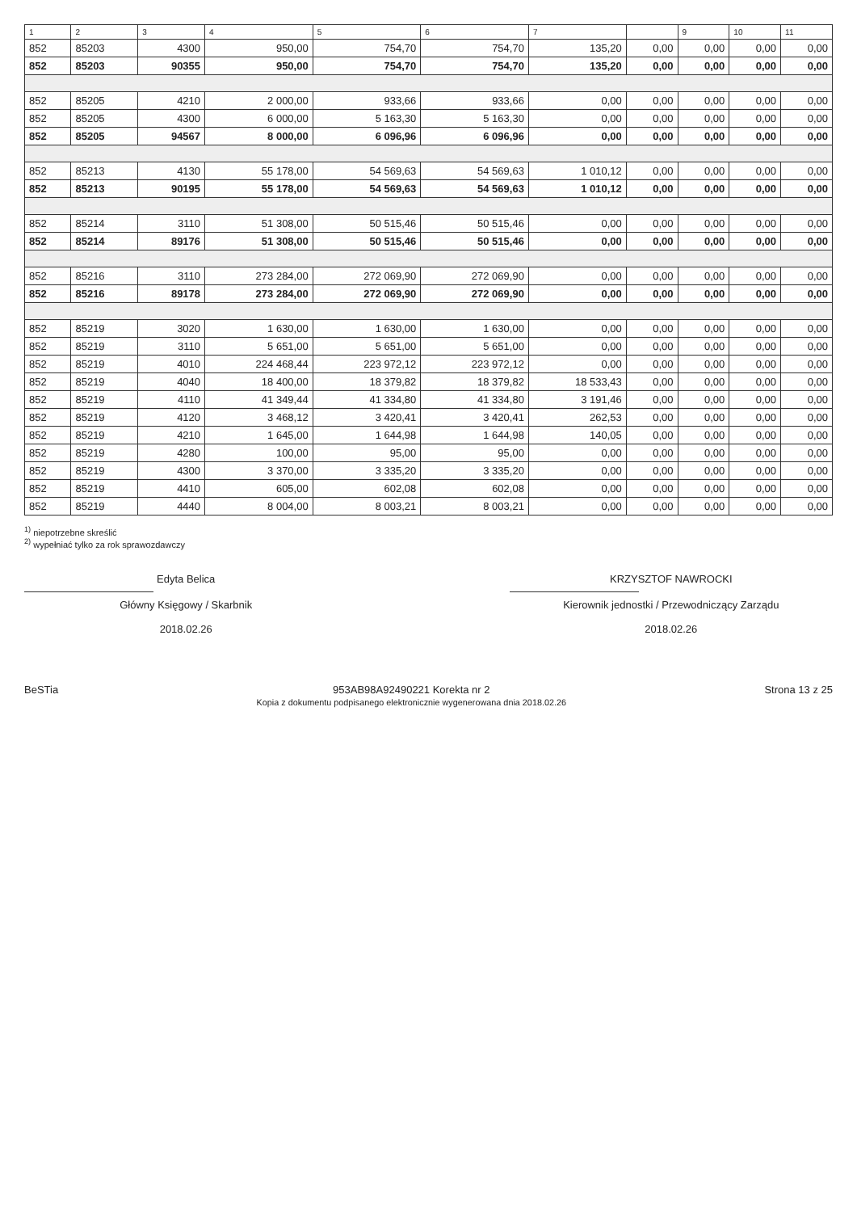| 1 | 2 | 3 | 4 | 5 | 6 | 7 | | 9 | 10 | 11 |
| --- | --- | --- | --- | --- | --- | --- | --- | --- | --- | --- |
| 852 | 85203 | 4300 | 950,00 | 754,70 | 754,70 | 135,20 | 0,00 | 0,00 | 0,00 | 0,00 |
| 852 | 85203 | 90355 | 950,00 | 754,70 | 754,70 | 135,20 | 0,00 | 0,00 | 0,00 | 0,00 |
| 852 | 85205 | 4210 | 2 000,00 | 933,66 | 933,66 | 0,00 | 0,00 | 0,00 | 0,00 | 0,00 |
| 852 | 85205 | 4300 | 6 000,00 | 5 163,30 | 5 163,30 | 0,00 | 0,00 | 0,00 | 0,00 | 0,00 |
| 852 | 85205 | 94567 | 8 000,00 | 6 096,96 | 6 096,96 | 0,00 | 0,00 | 0,00 | 0,00 | 0,00 |
| 852 | 85213 | 4130 | 55 178,00 | 54 569,63 | 54 569,63 | 1 010,12 | 0,00 | 0,00 | 0,00 | 0,00 |
| 852 | 85213 | 90195 | 55 178,00 | 54 569,63 | 54 569,63 | 1 010,12 | 0,00 | 0,00 | 0,00 | 0,00 |
| 852 | 85214 | 3110 | 51 308,00 | 50 515,46 | 50 515,46 | 0,00 | 0,00 | 0,00 | 0,00 | 0,00 |
| 852 | 85214 | 89176 | 51 308,00 | 50 515,46 | 50 515,46 | 0,00 | 0,00 | 0,00 | 0,00 | 0,00 |
| 852 | 85216 | 3110 | 273 284,00 | 272 069,90 | 272 069,90 | 0,00 | 0,00 | 0,00 | 0,00 | 0,00 |
| 852 | 85216 | 89178 | 273 284,00 | 272 069,90 | 272 069,90 | 0,00 | 0,00 | 0,00 | 0,00 | 0,00 |
| 852 | 85219 | 3020 | 1 630,00 | 1 630,00 | 1 630,00 | 0,00 | 0,00 | 0,00 | 0,00 | 0,00 |
| 852 | 85219 | 3110 | 5 651,00 | 5 651,00 | 5 651,00 | 0,00 | 0,00 | 0,00 | 0,00 | 0,00 |
| 852 | 85219 | 4010 | 224 468,44 | 223 972,12 | 223 972,12 | 0,00 | 0,00 | 0,00 | 0,00 | 0,00 |
| 852 | 85219 | 4040 | 18 400,00 | 18 379,82 | 18 379,82 | 18 533,43 | 0,00 | 0,00 | 0,00 | 0,00 |
| 852 | 85219 | 4110 | 41 349,44 | 41 334,80 | 41 334,80 | 3 191,46 | 0,00 | 0,00 | 0,00 | 0,00 |
| 852 | 85219 | 4120 | 3 468,12 | 3 420,41 | 3 420,41 | 262,53 | 0,00 | 0,00 | 0,00 | 0,00 |
| 852 | 85219 | 4210 | 1 645,00 | 1 644,98 | 1 644,98 | 140,05 | 0,00 | 0,00 | 0,00 | 0,00 |
| 852 | 85219 | 4280 | 100,00 | 95,00 | 95,00 | 0,00 | 0,00 | 0,00 | 0,00 | 0,00 |
| 852 | 85219 | 4300 | 3 370,00 | 3 335,20 | 3 335,20 | 0,00 | 0,00 | 0,00 | 0,00 | 0,00 |
| 852 | 85219 | 4410 | 605,00 | 602,08 | 602,08 | 0,00 | 0,00 | 0,00 | 0,00 | 0,00 |
| 852 | 85219 | 4440 | 8 004,00 | 8 003,21 | 8 003,21 | 0,00 | 0,00 | 0,00 | 0,00 | 0,00 |
<sup>1)</sup> niepotrzebne skreślić
<sup>2)</sup> wypełniać tylko za rok sprawozdawczy
Edyta Belica
Główny Księgowy / Skarbnik
2018.02.26
KRZYSZTOF NAWROCKI
Kierownik jednostki / Przewodniczący Zarządu
2018.02.26
BeSTia 953AB98A92490221 Korekta nr 2
Kopia z dokumentu podpisanego elektronicznie wygenerowana dnia 2018.02.26
Strona 13 z 25